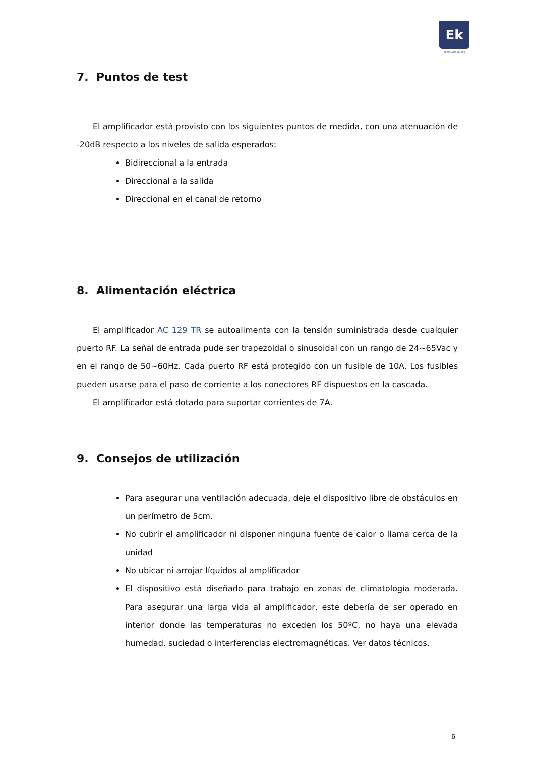Ek
EKSELANS BY ITS
7. Puntos de test
El amplificador está provisto con los siguientes puntos de medida, con una atenuación de -20dB respecto a los niveles de salida esperados:
Bidireccional a la entrada
Direccional a la salida
Direccional en el canal de retorno
8. Alimentación eléctrica
El amplificador AC 129 TR se autoalimenta con la tensión suministrada desde cualquier puerto RF. La señal de entrada pude ser trapezoidal o sinusoidal con un rango de 24~65Vac y en el rango de 50~60Hz. Cada puerto RF está protegido con un fusible de 10A. Los fusibles pueden usarse para el paso de corriente a los conectores RF dispuestos en la cascada.
El amplificador está dotado para suportar corrientes de 7A.
9. Consejos de utilización
Para asegurar una ventilación adecuada, deje el dispositivo libre de obstáculos en un perímetro de 5cm.
No cubrir el amplificador ni disponer ninguna fuente de calor o llama cerca de la unidad
No ubicar ni arrojar líquidos al amplificador
El dispositivo está diseñado para trabajo en zonas de climatología moderada. Para asegurar una larga vida al amplificador, este debería de ser operado en interior donde las temperaturas no exceden los 50ºC, no haya una elevada humedad, suciedad o interferencias electromagnéticas. Ver datos técnicos.
6